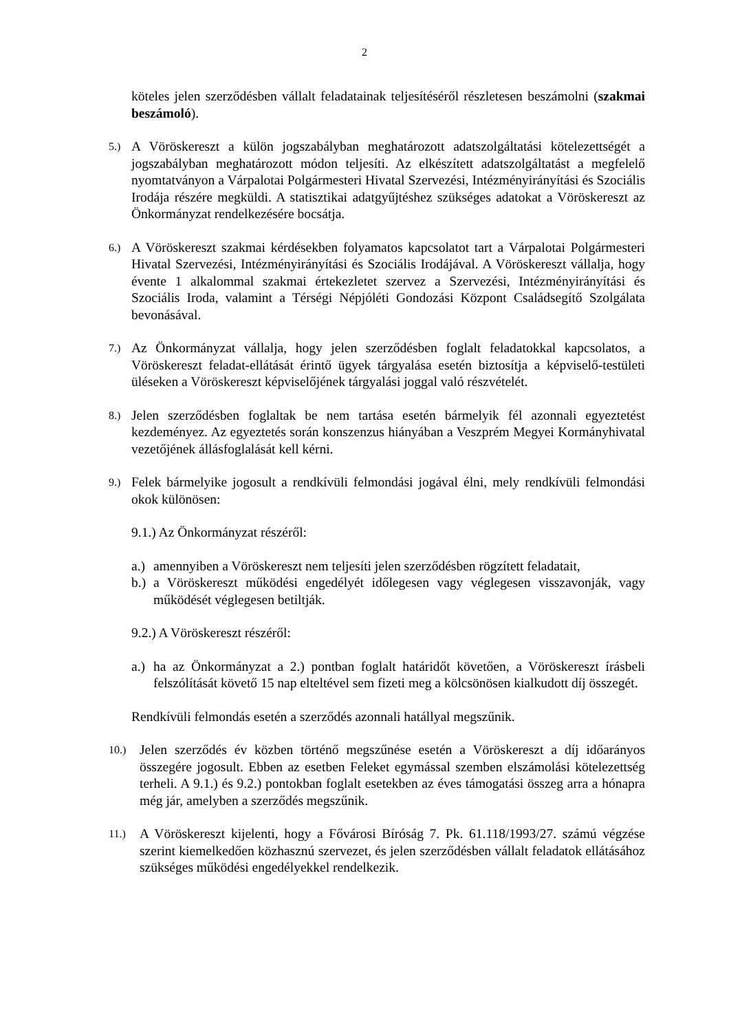2
köteles jelen szerződésben vállalt feladatainak teljesítéséről részletesen beszámolni (szakmai beszámoló).
5.) A Vöröskereszt a külön jogszabályban meghatározott adatszolgáltatási kötelezettségét a jogszabályban meghatározott módon teljesíti. Az elkészített adatszolgáltatást a megfelelő nyomtatványon a Várpalotai Polgármesteri Hivatal Szervezési, Intézményirányítási és Szociális Irodája részére megküldi. A statisztikai adatgyűjtéshez szükséges adatokat a Vöröskereszt az Önkormányzat rendelkezésére bocsátja.
6.) A Vöröskereszt szakmai kérdésekben folyamatos kapcsolatot tart a Várpalotai Polgármesteri Hivatal Szervezési, Intézményirányítási és Szociális Irodájával. A Vöröskereszt vállalja, hogy évente 1 alkalommal szakmai értekezletet szervez a Szervezési, Intézményirányítási és Szociális Iroda, valamint a Térségi Népjóléti Gondozási Központ Családsegítő Szolgálata bevonásával.
7.) Az Önkormányzat vállalja, hogy jelen szerződésben foglalt feladatokkal kapcsolatos, a Vöröskereszt feladat-ellátását érintő ügyek tárgyalása esetén biztosítja a képviselő-testületi üléseken a Vöröskereszt képviselőjének tárgyalási joggal való részvételét.
8.) Jelen szerződésben foglaltak be nem tartása esetén bármelyik fél azonnali egyeztetést kezdeményez. Az egyeztetés során konszenzus hiányában a Veszprém Megyei Kormányhivatal vezetőjének állásfoglalását kell kérni.
9.) Felek bármelyike jogosult a rendkívüli felmondási jogával élni, mely rendkívüli felmondási okok különösen:
9.1.) Az Önkormányzat részéről:
a.) amennyiben a Vöröskereszt nem teljesíti jelen szerződésben rögzített feladatait,
b.) a Vöröskereszt működési engedélyét időlegesen vagy véglegesen visszavonják, vagy működését véglegesen betiltják.
9.2.) A Vöröskereszt részéről:
a.) ha az Önkormányzat a 2.) pontban foglalt határidőt követően, a Vöröskereszt írásbeli felszólítását követő 15 nap elteltével sem fizeti meg a kölcsönösen kialkudott díj összegét.
Rendkívüli felmondás esetén a szerződés azonnali hatállyal megszűnik.
10.) Jelen szerződés év közben történő megszűnése esetén a Vöröskereszt a díj időarányos összegére jogosult. Ebben az esetben Feleket egymással szemben elszámolási kötelezettség terheli. A 9.1.) és 9.2.) pontokban foglalt esetekben az éves támogatási összeg arra a hónapra még jár, amelyben a szerződés megszűnik.
11.) A Vöröskereszt kijelenti, hogy a Fővárosi Bíróság 7. Pk. 61.118/1993/27. számú végzése szerint kiemelkedően közhasznú szervezet, és jelen szerződésben vállalt feladatok ellátásához szükséges működési engedélyekkel rendelkezik.